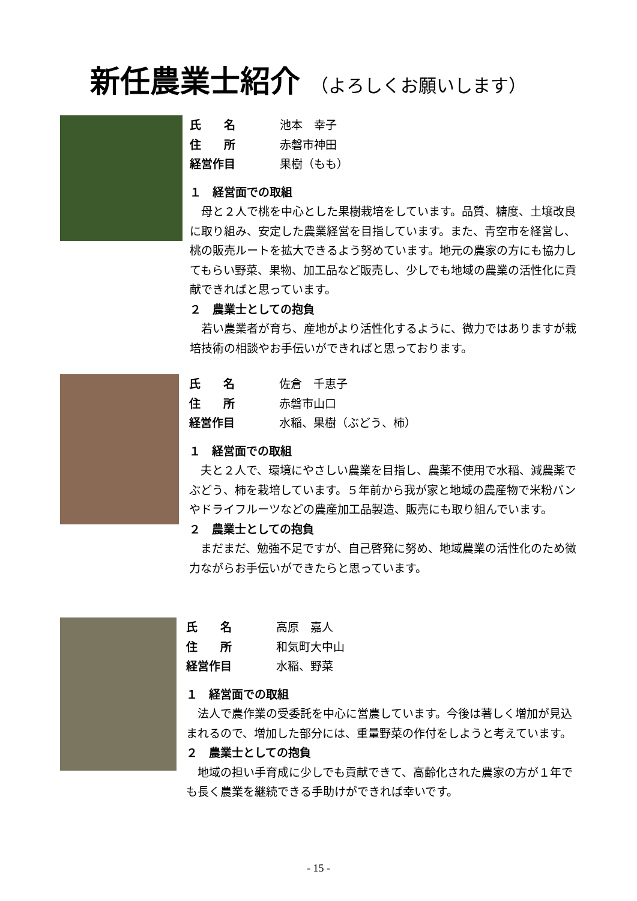新任農業士紹介 （よろしくお願いします）
氏　　名 池本　幸子 住　　所 赤磐市神田 経営作目 果樹（もも）
１　経営面での取組
母と２人で桃を中心とした果樹栽培をしています。品質、糖度、土壌改良に取り組み、安定した農業経営を目指しています。また、青空市を経営し、桃の販売ルートを拡大できるよう努めています。地元の農家の方にも協力してもらい野菜、果物、加工品など販売し、少しでも地域の農業の活性化に貢献できればと思っています。
２　農業士としての抱負
若い農業者が育ち、産地がより活性化するように、微力ではありますが栽培技術の相談やお手伝いができればと思っております。
氏　　名 佐倉　千恵子 住　　所 赤磐市山口 経営作目 水稲、果樹（ぶどう、柿）
１　経営面での取組
夫と２人で、環境にやさしい農業を目指し、農薬不使用で水稲、減農薬でぶどう、柿を栽培しています。５年前から我が家と地域の農産物で米粉パンやドライフルーツなどの農産加工品製造、販売にも取り組んでいます。
２　農業士としての抱負
まだまだ、勉強不足ですが、自己啓発に努め、地域農業の活性化のため微力ながらお手伝いができたらと思っています。
氏　　名 高原　嘉人 住　　所 和気町大中山 経営作目 水稲、野菜
１　経営面での取組
法人で農作業の受委託を中心に営農しています。今後は著しく増加が見込まれるので、増加した部分には、重量野菜の作付をしようと考えています。
２　農業士としての抱負
地域の担い手育成に少しでも貢献できて、高齢化された農家の方が１年でも長く農業を継続できる手助けができれば幸いです。
- 15 -